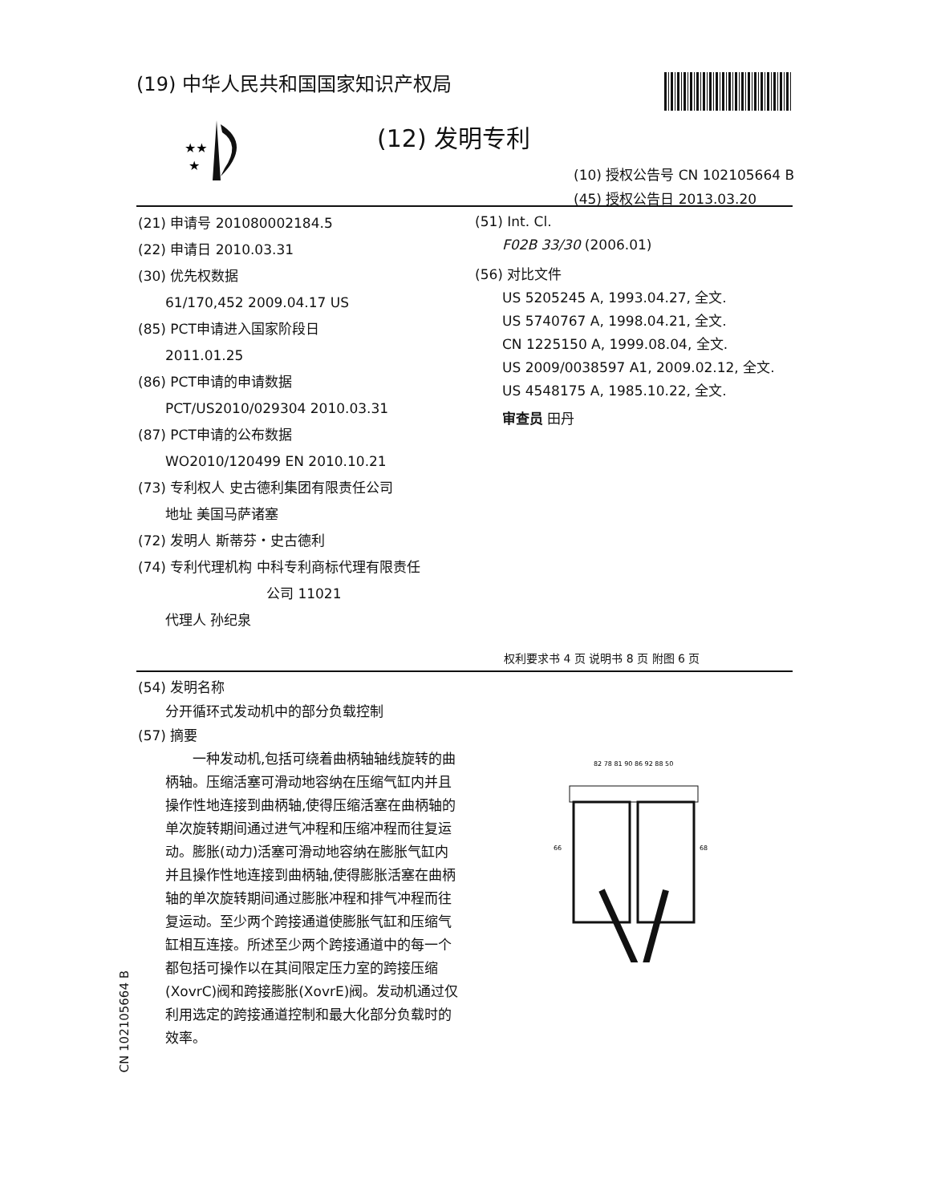(19) 中华人民共和国国家知识产权局
★★
★
(12) 发明专利
(10) 授权公告号 CN 102105664 B
(45) 授权公告日 2013.03.20
(21) 申请号 201080002184.5
(22) 申请日 2010.03.31
(30) 优先权数据
61/170,452 2009.04.17 US
(85) PCT申请进入国家阶段日
2011.01.25
(86) PCT申请的申请数据
PCT/US2010/029304 2010.03.31
(87) PCT申请的公布数据
WO2010/120499 EN 2010.10.21
(73) 专利权人 史古德利集团有限责任公司
地址 美国马萨诸塞
(72) 发明人 斯蒂芬・史古德利
(74) 专利代理机构 中科专利商标代理有限责任
公司 11021
代理人 孙纪泉
(51) Int. Cl.
F02B 33/30 (2006.01)
(56) 对比文件
US 5205245 A, 1993.04.27, 全文.
US 5740767 A, 1998.04.21, 全文.
CN 1225150 A, 1999.08.04, 全文.
US 2009/0038597 A1, 2009.02.12, 全文.
US 4548175 A, 1985.10.22, 全文.
审查员 田丹
权利要求书 4 页 说明书 8 页 附图 6 页
(54) 发明名称
分开循环式发动机中的部分负载控制
(57) 摘要
一种发动机,包括可绕着曲柄轴轴线旋转的曲柄轴。压缩活塞可滑动地容纳在压缩气缸内并且操作性地连接到曲柄轴,使得压缩活塞在曲柄轴的单次旋转期间通过进气冲程和压缩冲程而往复运动。膨胀(动力)活塞可滑动地容纳在膨胀气缸内并且操作性地连接到曲柄轴,使得膨胀活塞在曲柄轴的单次旋转期间通过膨胀冲程和排气冲程而往复运动。至少两个跨接通道使膨胀气缸和压缩气缸相互连接。所述至少两个跨接通道中的每一个都包括可操作以在其间限定压力室的跨接压缩(XovrC)阀和跨接膨胀(XovrE)阀。发动机通过仅利用选定的跨接通道控制和最大化部分负载时的效率。
82 78 81 90 86 92 88 50
66
68
CN 102105664 B